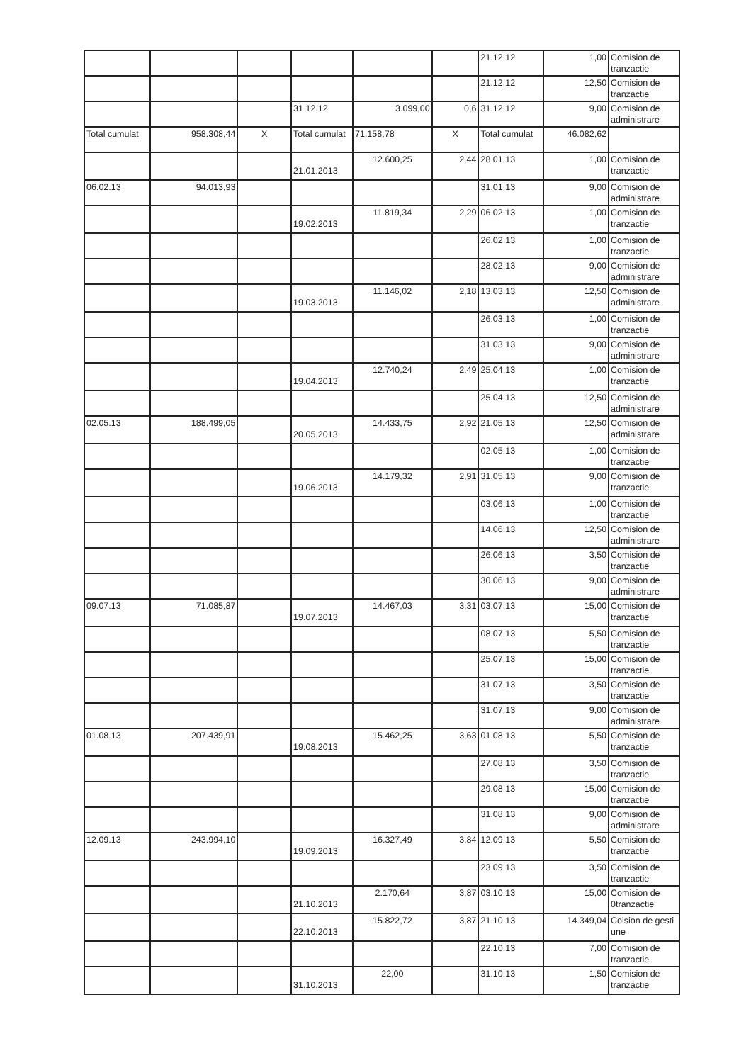| | | | | | | 21.12.12 | 1,00 | Comision de tranzactie |
| | | | | | | 21.12.12 | 12,50 | Comision de tranzactie |
| | | | 31 12.12 | 3.099,00 | 0,6 | 31.12.12 | 9,00 | Comision de administrare |
| Total cumulat | 958.308,44 | X | Total cumulat | 71.158,78 | X | Total cumulat | 46.082,62 | |
| | | | 21.01.2013 | 12.600,25 | 2,44 | 28.01.13 | 1,00 | Comision de tranzactie |
| 06.02.13 | 94.013,93 | | | | | 31.01.13 | 9,00 | Comision de administrare |
| | | | 19.02.2013 | 11.819,34 | 2,29 | 06.02.13 | 1,00 | Comision de tranzactie |
| | | | | | | 26.02.13 | 1,00 | Comision de tranzactie |
| | | | | | | 28.02.13 | 9,00 | Comision de administrare |
| | | | 19.03.2013 | 11.146,02 | 2,18 | 13.03.13 | 12,50 | Comision de administrare |
| | | | | | | 26.03.13 | 1,00 | Comision de tranzactie |
| | | | | | | 31.03.13 | 9,00 | Comision de administrare |
| | | | 19.04.2013 | 12.740,24 | 2,49 | 25.04.13 | 1,00 | Comision de tranzactie |
| | | | | | | 25.04.13 | 12,50 | Comision de administrare |
| 02.05.13 | 188.499,05 | | 20.05.2013 | 14.433,75 | 2,92 | 21.05.13 | 12,50 | Comision de administrare |
| | | | | | | 02.05.13 | 1,00 | Comision de tranzactie |
| | | | 19.06.2013 | 14.179,32 | 2,91 | 31.05.13 | 9,00 | Comision de tranzactie |
| | | | | | | 03.06.13 | 1,00 | Comision de tranzactie |
| | | | | | | 14.06.13 | 12,50 | Comision de administrare |
| | | | | | | 26.06.13 | 3,50 | Comision de tranzactie |
| | | | | | | 30.06.13 | 9,00 | Comision de administrare |
| 09.07.13 | 71.085,87 | | 19.07.2013 | 14.467,03 | 3,31 | 03.07.13 | 15,00 | Comision de tranzactie |
| | | | | | | 08.07.13 | 5,50 | Comision de tranzactie |
| | | | | | | 25.07.13 | 15,00 | Comision de tranzactie |
| | | | | | | 31.07.13 | 3,50 | Comision de tranzactie |
| | | | | | | 31.07.13 | 9,00 | Comision de administrare |
| 01.08.13 | 207.439,91 | | 19.08.2013 | 15.462,25 | 3,63 | 01.08.13 | 5,50 | Comision de tranzactie |
| | | | | | | 27.08.13 | 3,50 | Comision de tranzactie |
| | | | | | | 29.08.13 | 15,00 | Comision de tranzactie |
| | | | | | | 31.08.13 | 9,00 | Comision de administrare |
| 12.09.13 | 243.994,10 | | 19.09.2013 | 16.327,49 | 3,84 | 12.09.13 | 5,50 | Comision de tranzactie |
| | | | | | | 23.09.13 | 3,50 | Comision de tranzactie |
| | | | 21.10.2013 | 2.170,64 | 3,87 | 03.10.13 | 15,00 | Comision de 0tranzactie |
| | | | 22.10.2013 | 15.822,72 | 3,87 | 21.10.13 | 14.349,04 | Coision de gesti une |
| | | | | | | 22.10.13 | 7,00 | Comision de tranzactie |
| | | | 31.10.2013 | 22,00 | | 31.10.13 | 1,50 | Comision de tranzactie |